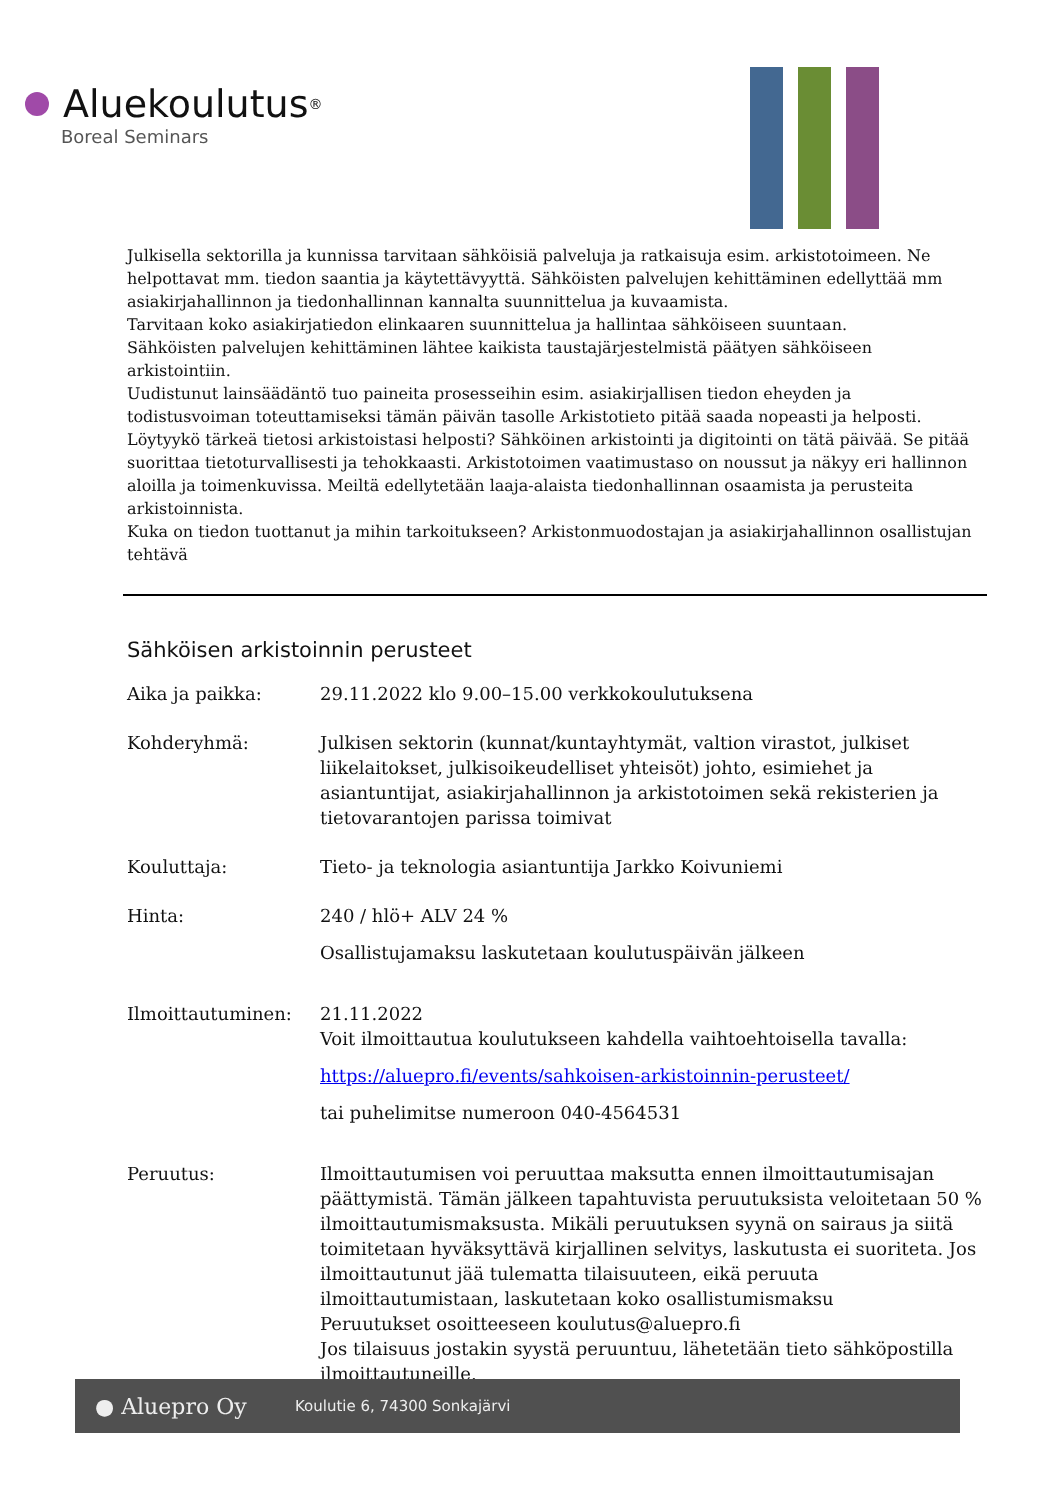Aluekoulutus<sup>®</sup>
Boreal Seminars
Julkisella sektorilla ja kunnissa tarvitaan sähköisiä palveluja ja ratkaisuja esim. arkistotoimeen. Ne helpottavat mm. tiedon saantia ja käytettävyyttä. Sähköisten palvelujen kehittäminen edellyttää mm asiakirjahallinnon ja tiedonhallinnan kannalta suunnittelua ja kuvaamista.
Tarvitaan koko asiakirjatiedon elinkaaren suunnittelua ja hallintaa sähköiseen suuntaan.
Sähköisten palvelujen kehittäminen lähtee kaikista taustajärjestelmistä päätyen sähköiseen arkistointiin.
Uudistunut lainsäädäntö tuo paineita prosesseihin esim. asiakirjallisen tiedon eheyden ja todistusvoiman toteuttamiseksi tämän päivän tasolle Arkistotieto pitää saada nopeasti ja helposti. Löytyykö tärkeä tietosi arkistoistasi helposti? Sähköinen arkistointi ja digitointi on tätä päivää. Se pitää suorittaa tietoturvallisesti ja tehokkaasti. Arkistotoimen vaatimustaso on noussut ja näkyy eri hallinnon aloilla ja toimenkuvissa. Meiltä edellytetään laaja-alaista tiedonhallinnan osaamista ja perusteita arkistoinnista.
Kuka on tiedon tuottanut ja mihin tarkoitukseen? Arkistonmuodostajan ja asiakirjahallinnon osallistujan tehtävä
Sähköisen arkistoinnin perusteet
Aika ja paikka: 29.11.2022 klo 9.00–15.00 verkkokoulutuksena
Kohderyhmä: Julkisen sektorin (kunnat/kuntayhtymät, valtion virastot, julkiset liikelaitokset, julkisoikeudelliset yhteisöt) johto, esimiehet ja asiantuntijat, asiakirjahallinnon ja arkistotoimen sekä rekisterien ja tietovarantojen parissa toimivat
Kouluttaja: Tieto- ja teknologia asiantuntija Jarkko Koivuniemi
Hinta: 240 / hlö+ ALV 24 %
Osallistujamaksu laskutetaan koulutuspäivän jälkeen
Ilmoittautuminen: 21.11.2022
Voit ilmoittautua koulutukseen kahdella vaihtoehtoisella tavalla:
https://aluepro.fi/events/sahkoisen-arkistoinnin-perusteet/
tai puhelimitse numeroon 040-4564531
Peruutus: Ilmoittautumisen voi peruuttaa maksutta ennen ilmoittautumisajan päättymistä. Tämän jälkeen tapahtuvista peruutuksista veloitetaan 50 % ilmoittautumismaksusta. Mikäli peruutuksen syynä on sairaus ja siitä toimitetaan hyväksyttävä kirjallinen selvitys, laskutusta ei suoriteta. Jos ilmoittautunut jää tulematta tilaisuuteen, eikä peruuta ilmoittautumistaan, laskutetaan koko osallistumismaksu
Peruutukset osoitteeseen koulutus@aluepro.fi
Jos tilaisuus jostakin syystä peruuntuu, lähetetään tieto sähköpostilla ilmoittautuneille.
● Aluepro Oy Koulutie 6, 74300 Sonkajärvi